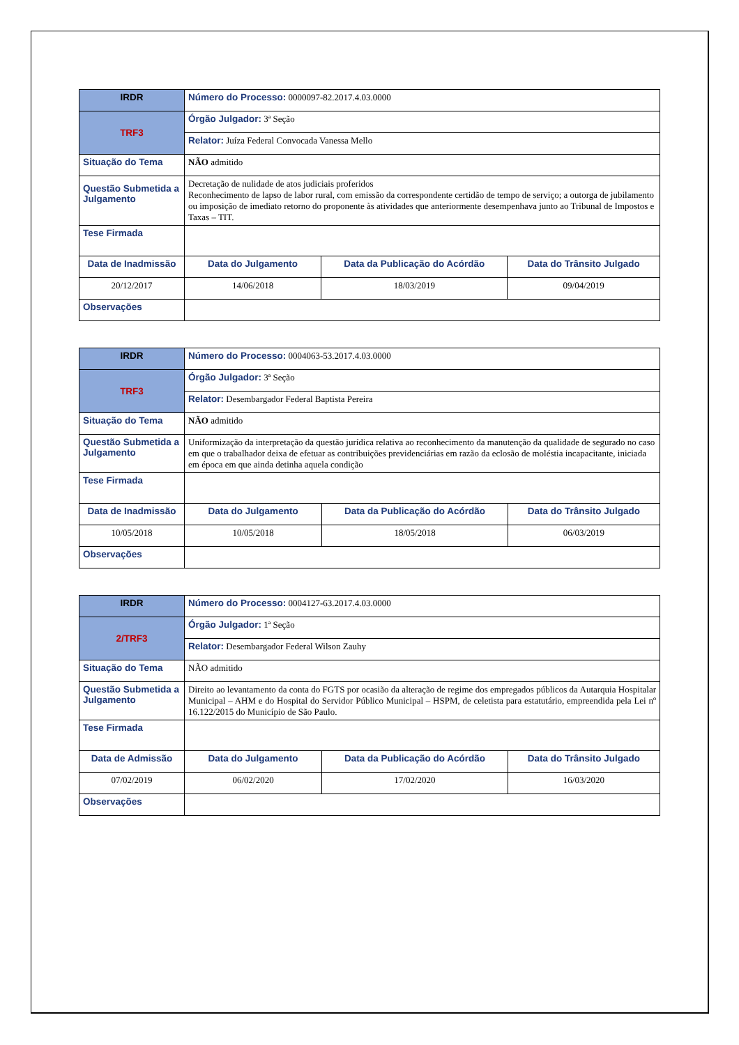| IRDR | Número do Processo: 0000097-82.2017.4.03.0000 | | | |
| TRF3 | Órgão Julgador: 3ª Seção | | | |
| | Relator: Juíza Federal Convocada Vanessa Mello | | | |
| Situação do Tema | NÃO admitido | | | |
| Questão Submetida a Julgamento | Decretação de nulidade de atos judiciais proferidos Reconhecimento de lapso de labor rural, com emissão da correspondente certidão de tempo de serviço; a outorga de jubilamento ou imposição de imediato retorno do proponente às atividades que anteriormente desempenhava junto ao Tribunal de Impostos e Taxas – TIT. | | | |
| Tese Firmada | | | | |
| Data de Inadmissão | | Data do Julgamento | Data da Publicação do Acórdão | Data do Trânsito Julgado |
| 20/12/2017 | | 14/06/2018 | 18/03/2019 | 09/04/2019 |
| Observações | | | | |
| IRDR | Número do Processo: 0004063-53.2017.4.03.0000 | | | |
| TRF3 | Órgão Julgador: 3ª Seção | | | |
| | Relator: Desembargador Federal Baptista Pereira | | | |
| Situação do Tema | NÃO admitido | | | |
| Questão Submetida a Julgamento | Uniformização da interpretação da questão jurídica relativa ao reconhecimento da manutenção da qualidade de segurado no caso em que o trabalhador deixa de efetuar as contribuições previdenciárias em razão da eclosão de moléstia incapacitante, iniciada em época em que ainda detinha aquela condição | | | |
| Tese Firmada | | | | |
| Data de Inadmissão | | Data do Julgamento | Data da Publicação do Acórdão | Data do Trânsito Julgado |
| 10/05/2018 | | 10/05/2018 | 18/05/2018 | 06/03/2019 |
| Observações | | | | |
| IRDR | Número do Processo: 0004127-63.2017.4.03.0000 | | | |
| 2/TRF3 | Órgão Julgador: 1ª Seção | | | |
| | Relator: Desembargador Federal Wilson Zauhy | | | |
| Situação do Tema | NÃO admitido | | | |
| Questão Submetida a Julgamento | Direito ao levantamento da conta do FGTS por ocasião da alteração de regime dos empregados públicos da Autarquia Hospitalar Municipal – AHM e do Hospital do Servidor Público Municipal – HSPM, de celetista para estatutário, empreendida pela Lei nº 16.122/2015 do Município de São Paulo. | | | |
| Tese Firmada | | | | |
| Data de Admissão | | Data do Julgamento | Data da Publicação do Acórdão | Data do Trânsito Julgado |
| 07/02/2019 | | 06/02/2020 | 17/02/2020 | 16/03/2020 |
| Observações | | | | |